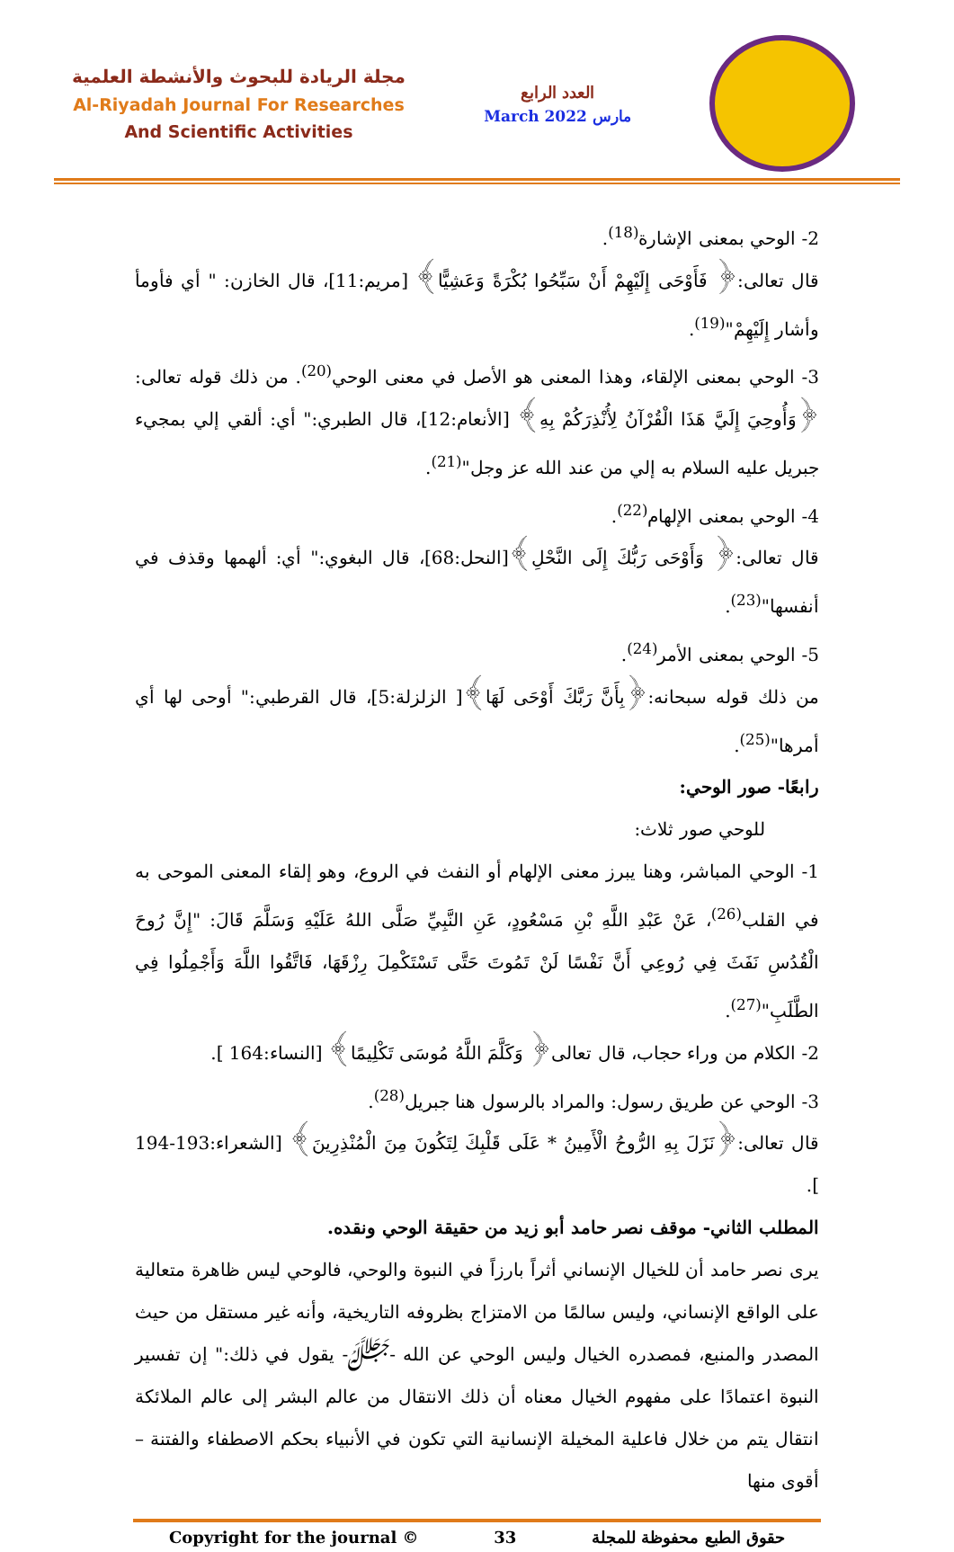مجلة الريادة للبحوث والأنشطة العلمية
Al-Riyadah Journal For Researches
And Scientific Activities
العدد الرابع
March 2022 مارس
2- الوحي بمعنى الإشارة<sup>(18)</sup>.
قال تعالى:﴿ فَأَوْحَى إِلَيْهِمْ أَنْ سَبِّحُوا بُكْرَةً وَعَشِيًّا﴾ [مريم:11]، قال الخازن: " أي فأومأ وأشار إِلَيْهِمْ"<sup>(19)</sup>.
3- الوحي بمعنى الإلقاء، وهذا المعنى هو الأصل في معنى الوحي<sup>(20)</sup>. من ذلك قوله تعالى: ﴿وَأُوحِيَ إِلَيَّ هَذَا الْقُرْآنُ لِأُنْذِرَكُمْ بِهِ﴾ [الأنعام:12]، قال الطبري:" أي: ألقي إلي بمجيء جبريل عليه السلام به إلي من عند الله عز وجل"<sup>(21)</sup>.
4- الوحي بمعنى الإلهام<sup>(22)</sup>.
قال تعالى:﴿ وَأَوْحَى رَبُّكَ إِلَى النَّحْلِ﴾[النحل:68]، قال البغوي:" أي: ألهمها وقذف في أنفسها"<sup>(23)</sup>.
5- الوحي بمعنى الأمر<sup>(24)</sup>.
من ذلك قوله سبحانه:﴿بِأَنَّ رَبَّكَ أَوْحَى لَهَا﴾[ الزلزلة:5]، قال القرطبي:" أوحى لها أي أمرها"<sup>(25)</sup>.
رابعًا- صور الوحي:
للوحي صور ثلاث:
1- الوحي المباشر، وهنا يبرز معنى الإلهام أو النفث في الروع، وهو إلقاء المعنى الموحى به في القلب<sup>(26)</sup>، عَنْ عَبْدِ اللَّهِ بْنِ مَسْعُودٍ، عَنِ النَّبِيِّ صَلَّى اللهُ عَلَيْهِ وَسَلَّمَ قَالَ: "إِنَّ رُوحَ الْقُدُسِ نَفَثَ فِي رُوعِي أَنَّ نَفْسًا لَنْ تَمُوتَ حَتَّى تَسْتَكْمِلَ رِزْقَهَا، فَاتَّقُوا اللَّهَ وَأَجْمِلُوا فِي الطَّلَبِ"<sup>(27)</sup>.
2- الكلام من وراء حجاب، قال تعالى﴿ وَكَلَّمَ اللَّهُ مُوسَى تَكْلِيمًا﴾ [النساء:164 ].
3- الوحي عن طريق رسول: والمراد بالرسول هنا جبريل<sup>(28)</sup>.
قال تعالى:﴿نَزَلَ بِهِ الرُّوحُ الْأَمِينُ * عَلَى قَلْبِكَ لِتَكُونَ مِنَ الْمُنْذِرِينَ﴾ [الشعراء:193-194 ].
المطلب الثاني- موقف نصر حامد أبو زيد من حقيقة الوحي ونقده.
يرى نصر حامد أن للخيال الإنساني أثراً بارزاً في النبوة والوحي، فالوحي ليس ظاهرة متعالية على الواقع الإنساني، وليس سالمًا من الامتزاج بظروفه التاريخية، وأنه غير مستقل من حيث المصدر والمنبع، فمصدره الخيال وليس الوحي عن الله -ﷻ- يقول في ذلك:" إن تفسير النبوة اعتمادًا على مفهوم الخيال معناه أن ذلك الانتقال من عالم البشر إلى عالم الملائكة انتقال يتم من خلال فاعلية المخيلة الإنسانية التي تكون في الأنبياء بحكم الاصطفاء والفتنة – أقوى منها
Copyright for the journal © 33 حقوق الطبع محفوظة للمجلة